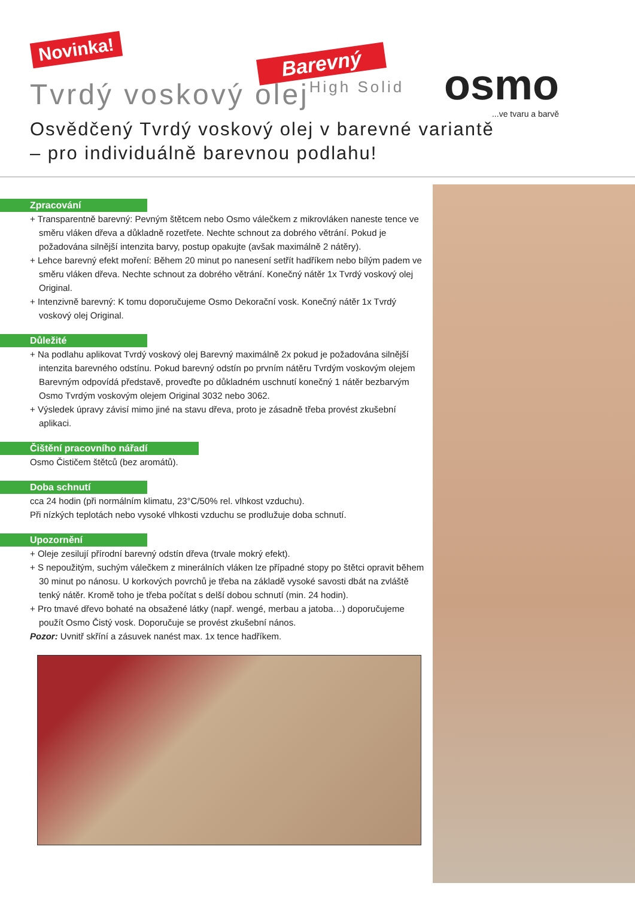Novinka!
Barevný
Tvrdý voskový olejHigh Solid osmo...ve tvaru a barvě
Osvědčený Tvrdý voskový olej v barevné variantě
– pro individuálně barevnou podlahu!
Zpracování
+ Transparentně barevný: Pevným štětcem nebo Osmo válečkem z mikrovláken naneste tence ve směru vláken dřeva a důkladně rozetřete. Nechte schnout za dobrého větrání. Pokud je požadována silnější intenzita barvy, postup opakujte (avšak maximálně 2 nátěry).
+ Lehce barevný efekt moření: Během 20 minut po nanesení setřít hadříkem nebo bílým padem ve směru vláken dřeva. Nechte schnout za dobrého větrání. Konečný nátěr 1x Tvrdý voskový olej Original.
+ Intenzivně barevný: K tomu doporučujeme Osmo Dekorační vosk. Konečný nátěr 1x Tvrdý voskový olej Original.
Důležité
+ Na podlahu aplikovat Tvrdý voskový olej Barevný maximálně 2x pokud je požadována silnější intenzita barevného odstínu. Pokud barevný odstín po prvním nátěru Tvrdým voskovým olejem Barevným odpovídá představě, proveďte po důkladném uschnutí konečný 1 nátěr bezbarvým Osmo Tvrdým voskovým olejem Original 3032 nebo 3062.
+ Výsledek úpravy závisí mimo jiné na stavu dřeva, proto je zásadně třeba provést zkušební aplikaci.
Čištění pracovního nářadí
Osmo Čističem štětců (bez aromátů).
Doba schnutí
cca 24 hodin (při normálním klimatu, 23°C/50% rel. vlhkost vzduchu).
Při nízkých teplotách nebo vysoké vlhkosti vzduchu se prodlužuje doba schnutí.
Upozornění
+ Oleje zesilují přírodní barevný odstín dřeva (trvale mokrý efekt).
+ S nepoužitým, suchým válečkem z minerálních vláken lze případné stopy po štětci opravit během 30 minut po nánosu. U korkových povrchů je třeba na základě vysoké savosti dbát na zvláště tenký nátěr. Kromě toho je třeba počítat s delší dobou schnutí (min. 24 hodin).
+ Pro tmavé dřevo bohaté na obsažené látky (např. wengé, merbau a jatoba…) doporučujeme použít Osmo Čistý vosk. Doporučuje se provést zkušební nános.
Pozor: Uvnitř skříní a zásuvek nanést max. 1x tence hadříkem.